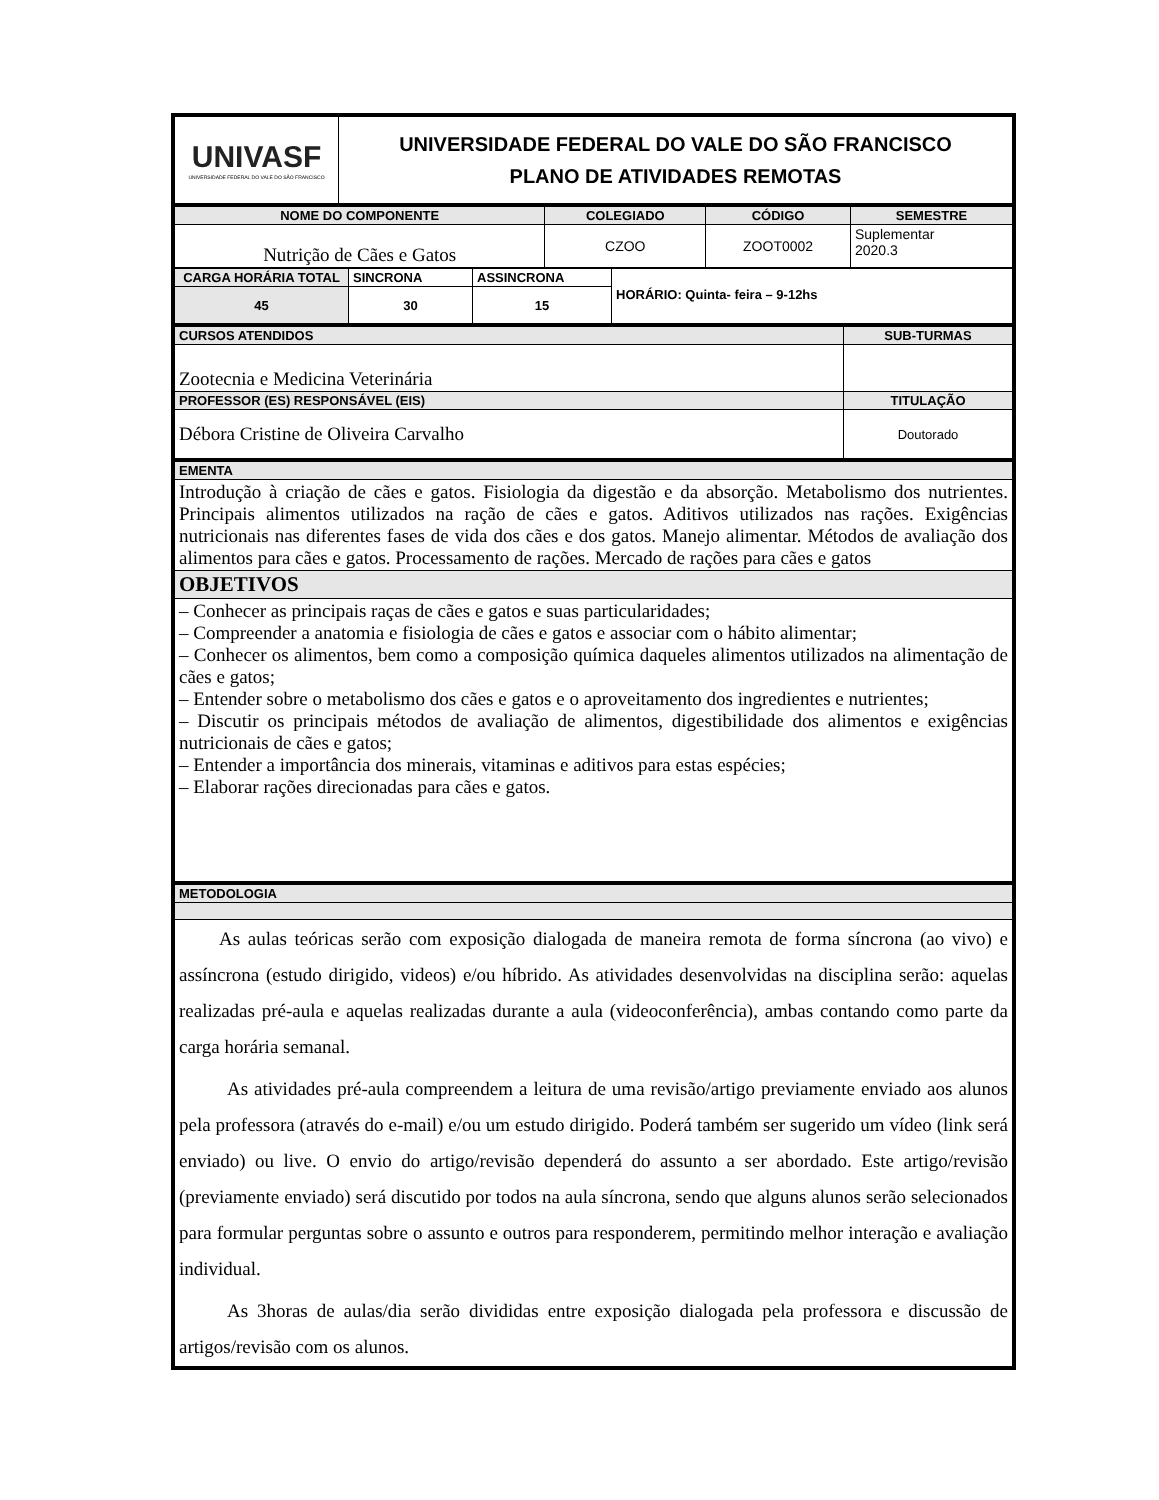| UNIVASF UNIVERSIDADE FEDERAL DO VALE DO SÃO FRANCISCO | UNIVERSIDADE FEDERAL DO VALE DO SÃO FRANCISCO PLANO DE ATIVIDADES REMOTAS |
| NOME DO COMPONENTE | COLEGIADO | CÓDIGO | SEMESTRE |
| --- | --- | --- | --- |
| Nutrição de Cães e Gatos | CZOO | ZOOT0002 | Suplementar 2020.3 |
| CARGA HORÁRIA TOTAL | SINCRONA | ASSINCRONA | HORÁRIO: Quinta- feira – 9-12hs |
| 45 | 30 | 15 | |
| CURSOS ATENDIDOS | SUB-TURMAS |
| --- | --- |
| Zootecnia e Medicina Veterinária | |
| PROFESSOR (ES) RESPONSÁVEL (EIS) | TITULAÇÃO |
| Débora Cristine de Oliveira Carvalho | Doutorado |
| EMENTA |
| --- |
| Introdução à criação de cães e gatos. Fisiologia da digestão e da absorção. Metabolismo dos nutrientes. Principais alimentos utilizados na ração de cães e gatos. Aditivos utilizados nas rações. Exigências nutricionais nas diferentes fases de vida dos cães e dos gatos. Manejo alimentar. Métodos de avaliação dos alimentos para cães e gatos. Processamento de rações. Mercado de rações para cães e gatos |
| OBJETIVOS |
| – Conhecer as principais raças de cães e gatos e suas particularidades; – Compreender a anatomia e fisiologia de cães e gatos e associar com o hábito alimentar; – Conhecer os alimentos, bem como a composição química daqueles alimentos utilizados na alimentação de cães e gatos; – Entender sobre o metabolismo dos cães e gatos e o aproveitamento dos ingredientes e nutrientes; – Discutir os principais métodos de avaliação de alimentos, digestibilidade dos alimentos e exigências nutricionais de cães e gatos; – Entender a importância dos minerais, vitaminas e aditivos para estas espécies; – Elaborar rações direcionadas para cães e gatos. |
| METODOLOGIA |
| --- |
| As aulas teóricas serão com exposição dialogada de maneira remota de forma síncrona (ao vivo) e assíncrona (estudo dirigido, videos) e/ou híbrido. As atividades desenvolvidas na disciplina serão: aquelas realizadas pré-aula e aquelas realizadas durante a aula (videoconferência), ambas contando como parte da carga horária semanal. As atividades pré-aula compreendem a leitura de uma revisão/artigo previamente enviado aos alunos pela professora (através do e-mail) e/ou um estudo dirigido. Poderá também ser sugerido um vídeo (link será enviado) ou live. O envio do artigo/revisão dependerá do assunto a ser abordado. Este artigo/revisão (previamente enviado) será discutido por todos na aula síncrona, sendo que alguns alunos serão selecionados para formular perguntas sobre o assunto e outros para responderem, permitindo melhor interação e avaliação individual. As 3horas de aulas/dia serão divididas entre exposição dialogada pela professora e discussão de artigos/revisão com os alunos. |